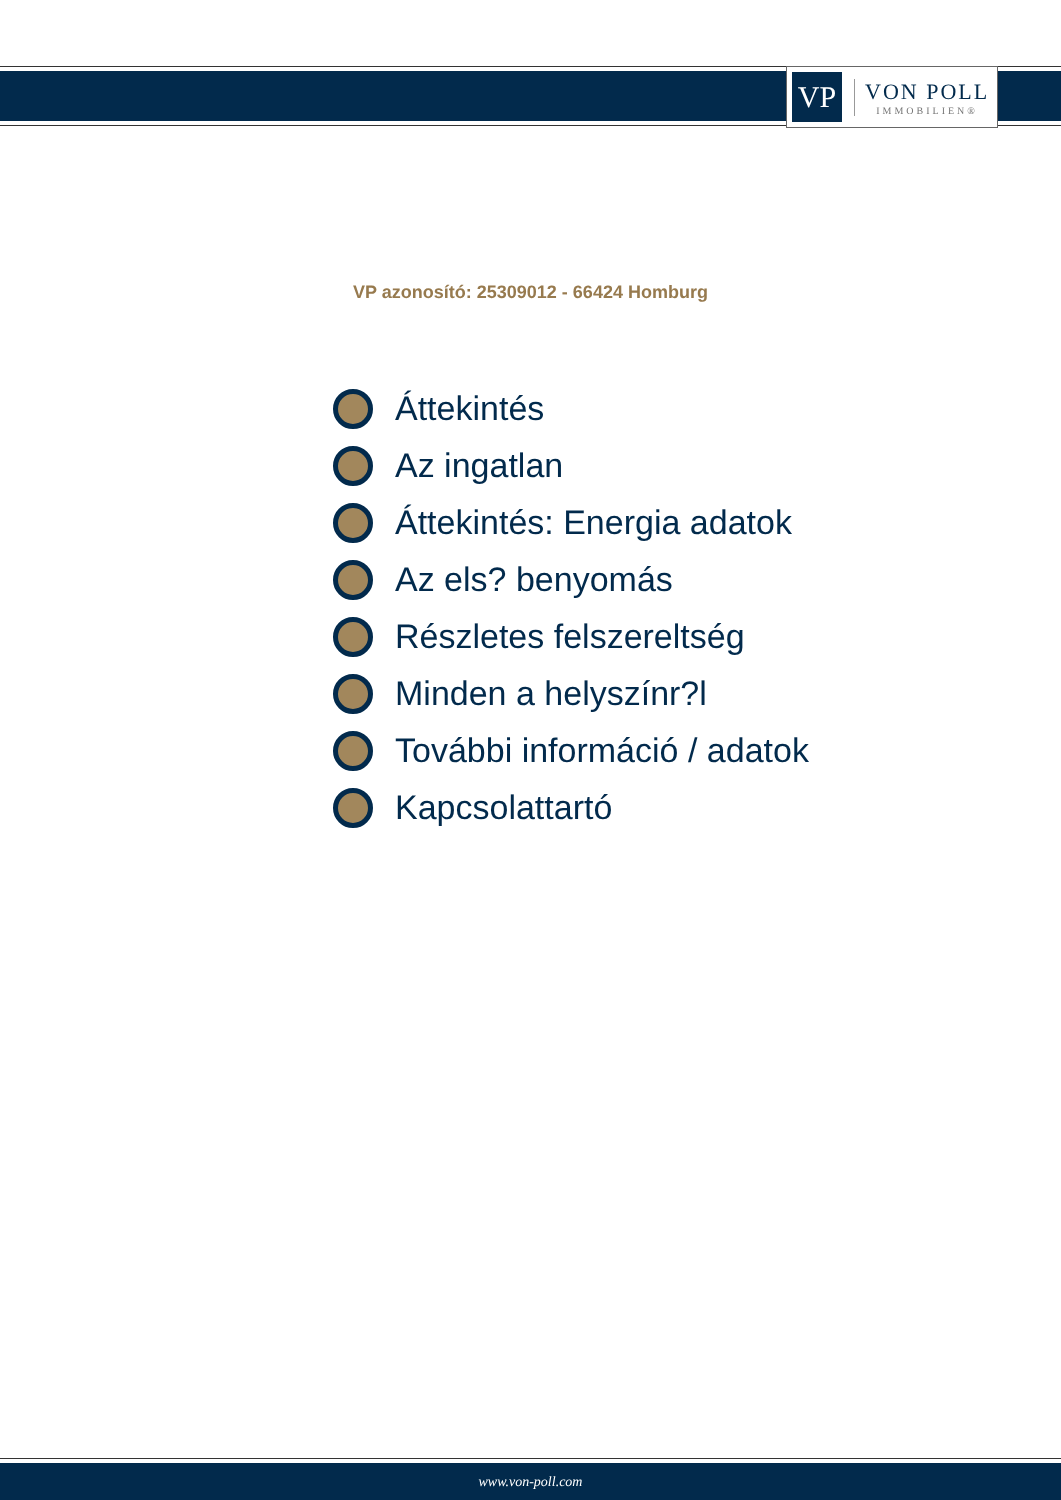VP
VON POLL
IMMOBILIEN®
VP azonosító: 25309012 - 66424 Homburg
Áttekintés
Az ingatlan
Áttekintés: Energia adatok
Az els? benyomás
Részletes felszereltség
Minden a helyszínr?l
További információ / adatok
Kapcsolattartó
www.von-poll.com